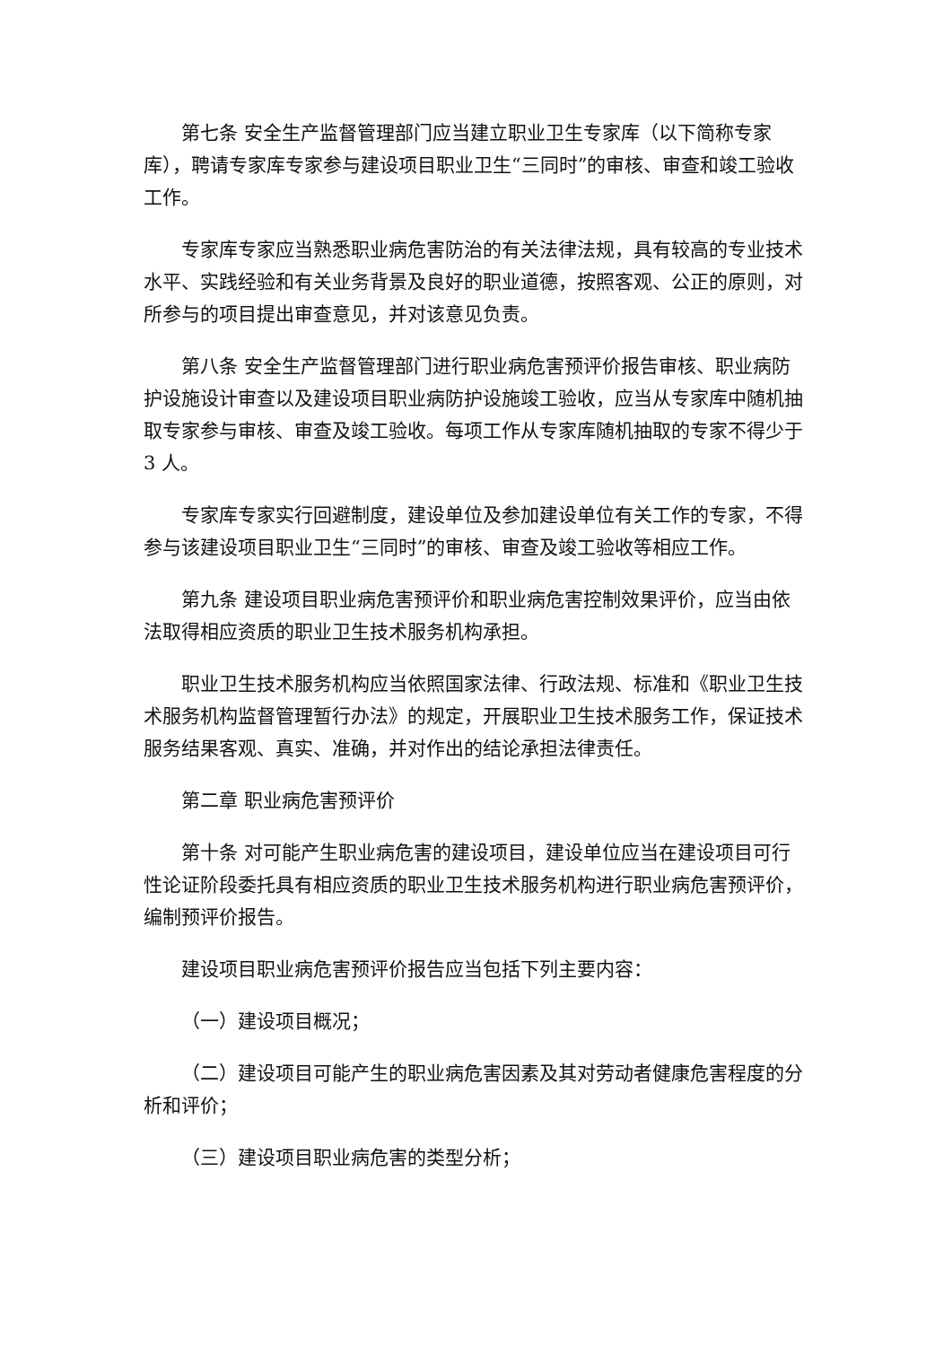第七条 安全生产监督管理部门应当建立职业卫生专家库（以下简称专家库），聘请专家库专家参与建设项目职业卫生“三同时”的审核、审查和竣工验收工作。
专家库专家应当熟悉职业病危害防治的有关法律法规，具有较高的专业技术水平、实践经验和有关业务背景及良好的职业道德，按照客观、公正的原则，对所参与的项目提出审查意见，并对该意见负责。
第八条 安全生产监督管理部门进行职业病危害预评价报告审核、职业病防护设施设计审查以及建设项目职业病防护设施竣工验收，应当从专家库中随机抽取专家参与审核、审查及竣工验收。每项工作从专家库随机抽取的专家不得少于 3 人。
专家库专家实行回避制度，建设单位及参加建设单位有关工作的专家，不得参与该建设项目职业卫生“三同时”的审核、审查及竣工验收等相应工作。
第九条 建设项目职业病危害预评价和职业病危害控制效果评价，应当由依法取得相应资质的职业卫生技术服务机构承担。
职业卫生技术服务机构应当依照国家法律、行政法规、标准和《职业卫生技术服务机构监督管理暂行办法》的规定，开展职业卫生技术服务工作，保证技术服务结果客观、真实、准确，并对作出的结论承担法律责任。
第二章 职业病危害预评价
第十条 对可能产生职业病危害的建设项目，建设单位应当在建设项目可行性论证阶段委托具有相应资质的职业卫生技术服务机构进行职业病危害预评价，编制预评价报告。
建设项目职业病危害预评价报告应当包括下列主要内容：
（一）建设项目概况；
（二）建设项目可能产生的职业病危害因素及其对劳动者健康危害程度的分析和评价；
（三）建设项目职业病危害的类型分析；